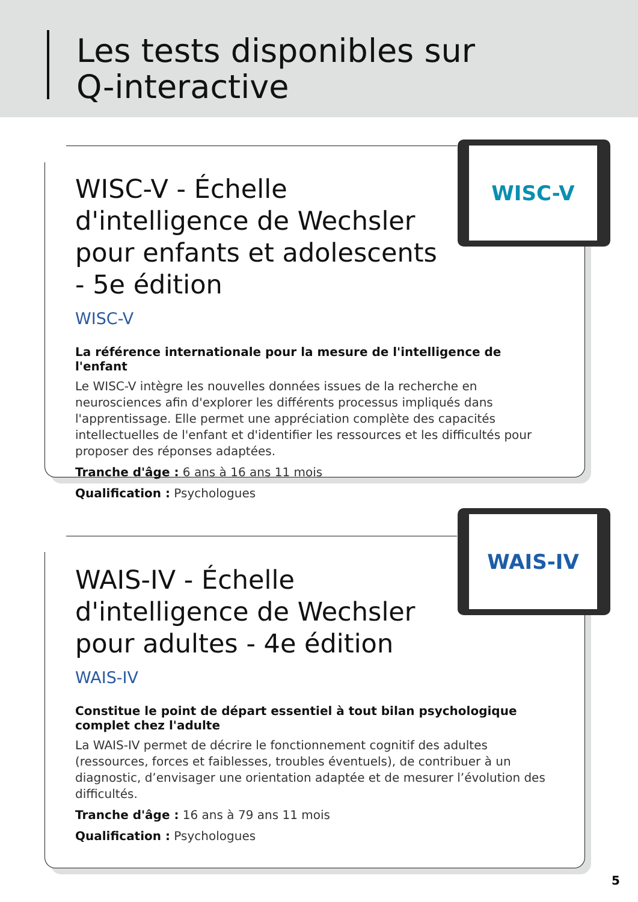Les tests disponibles sur
Q-interactive
WISC-V - Échelle d'intelligence de Wechsler pour enfants et adolescents - 5e édition
WISC-V
La référence internationale pour la mesure de l'intelligence de l'enfant
Le WISC-V intègre les nouvelles données issues de la recherche en neurosciences afin d'explorer les différents processus impliqués dans l'apprentissage. Elle permet une appréciation complète des capacités intellectuelles de l'enfant et d'identifier les ressources et les difficultés pour proposer des réponses adaptées.
Tranche d'âge : 6 ans à 16 ans 11 mois
Qualification : Psychologues
WISC-V
WAIS-IV - Échelle d'intelligence de Wechsler pour adultes - 4e édition
WAIS-IV
Constitue le point de départ essentiel à tout bilan psychologique complet chez l'adulte
La WAIS-IV permet de décrire le fonctionnement cognitif des adultes (ressources, forces et faiblesses, troubles éventuels), de contribuer à un diagnostic, d’envisager une orientation adaptée et de mesurer l’évolution des difficultés.
Tranche d'âge : 16 ans à 79 ans 11 mois
Qualification : Psychologues
WAIS-IV
5